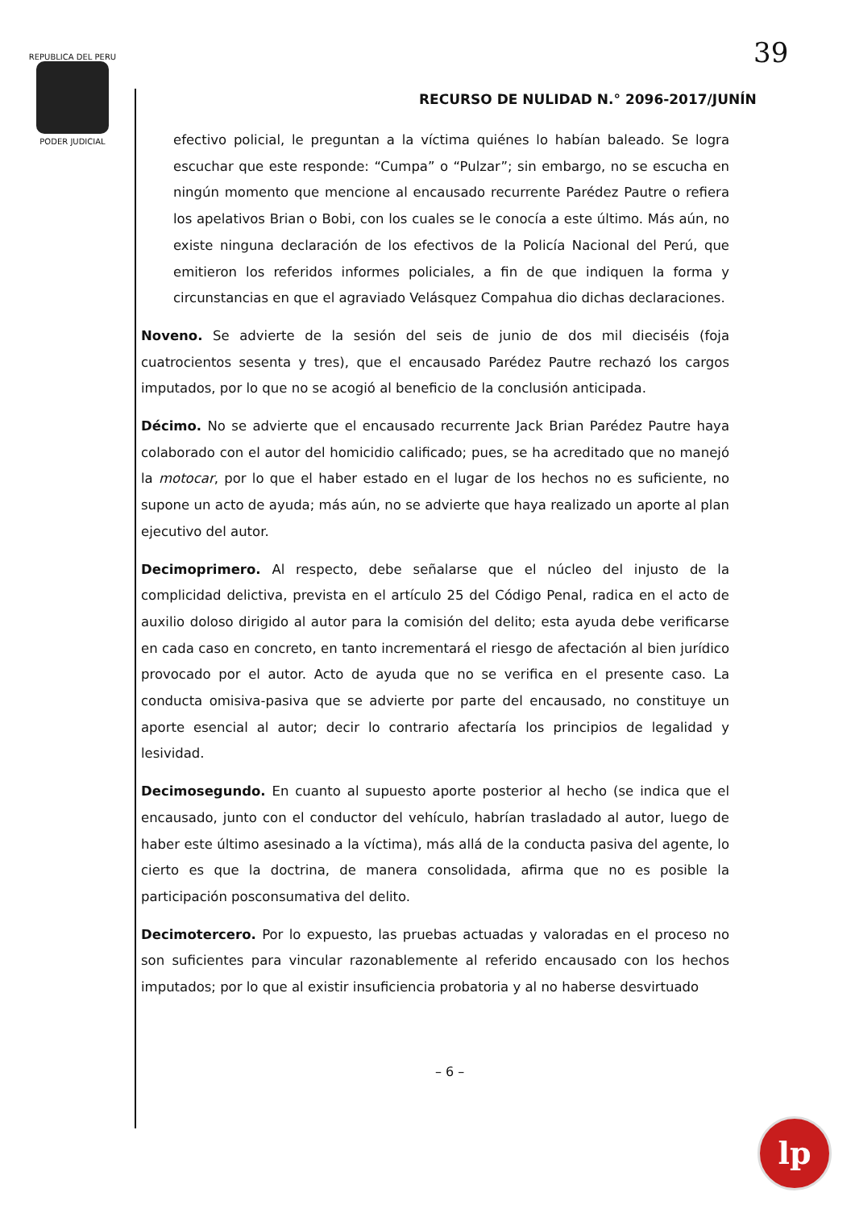REPUBLICA DEL PERU
PODER JUDICIAL
39
RECURSO DE NULIDAD N.° 2096-2017/JUNÍN
efectivo policial, le preguntan a la víctima quiénes lo habían baleado. Se logra escuchar que este responde: “Cumpa” o “Pulzar”; sin embargo, no se escucha en ningún momento que mencione al encausado recurrente Parédez Pautre o refiera los apelativos Brian o Bobi, con los cuales se le conocía a este último. Más aún, no existe ninguna declaración de los efectivos de la Policía Nacional del Perú, que emitieron los referidos informes policiales, a fin de que indiquen la forma y circunstancias en que el agraviado Velásquez Compahua dio dichas declaraciones.
Noveno. Se advierte de la sesión del seis de junio de dos mil dieciséis (foja cuatrocientos sesenta y tres), que el encausado Parédez Pautre rechazó los cargos imputados, por lo que no se acogió al beneficio de la conclusión anticipada.
Décimo. No se advierte que el encausado recurrente Jack Brian Parédez Pautre haya colaborado con el autor del homicidio calificado; pues, se ha acreditado que no manejó la motocar, por lo que el haber estado en el lugar de los hechos no es suficiente, no supone un acto de ayuda; más aún, no se advierte que haya realizado un aporte al plan ejecutivo del autor.
Decimoprimero. Al respecto, debe señalarse que el núcleo del injusto de la complicidad delictiva, prevista en el artículo 25 del Código Penal, radica en el acto de auxilio doloso dirigido al autor para la comisión del delito; esta ayuda debe verificarse en cada caso en concreto, en tanto incrementará el riesgo de afectación al bien jurídico provocado por el autor. Acto de ayuda que no se verifica en el presente caso. La conducta omisiva-pasiva que se advierte por parte del encausado, no constituye un aporte esencial al autor; decir lo contrario afectaría los principios de legalidad y lesividad.
Decimosegundo. En cuanto al supuesto aporte posterior al hecho (se indica que el encausado, junto con el conductor del vehículo, habrían trasladado al autor, luego de haber este último asesinado a la víctima), más allá de la conducta pasiva del agente, lo cierto es que la doctrina, de manera consolidada, afirma que no es posible la participación posconsumativa del delito.
Decimotercero. Por lo expuesto, las pruebas actuadas y valoradas en el proceso no son suficientes para vincular razonablemente al referido encausado con los hechos imputados; por lo que al existir insuficiencia probatoria y al no haberse desvirtuado
– 6 –
lp